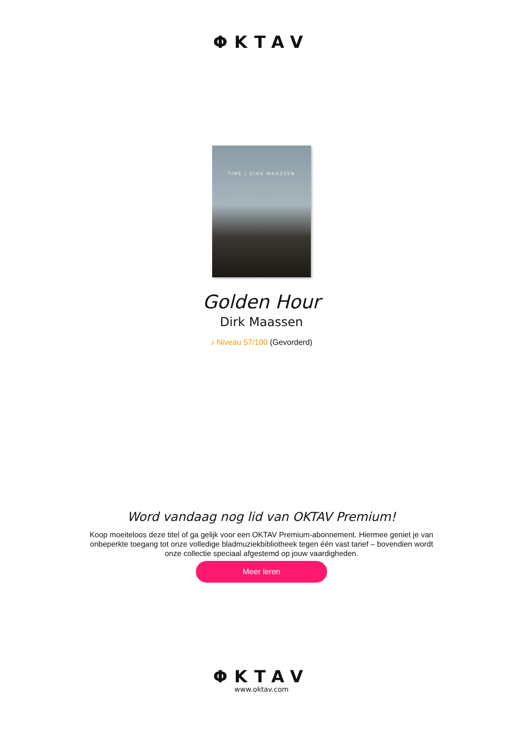ΦKTAV
TIME | DIRK MAASSEN
Golden Hour
Dirk Maassen
♪ Niveau 57/100 (Gevorderd)
Word vandaag nog lid van OKTAV Premium!
Koop moeiteloos deze titel of ga gelijk voor een OKTAV Premium-abonnement. Hiermee geniet je van onbeperkte toegang tot onze volledige bladmuziekbibliotheek tegen één vast tarief – bovendien wordt onze collectie speciaal afgestemd op jouw vaardigheden.
Meer leren
ΦKTAV
www.oktav.com